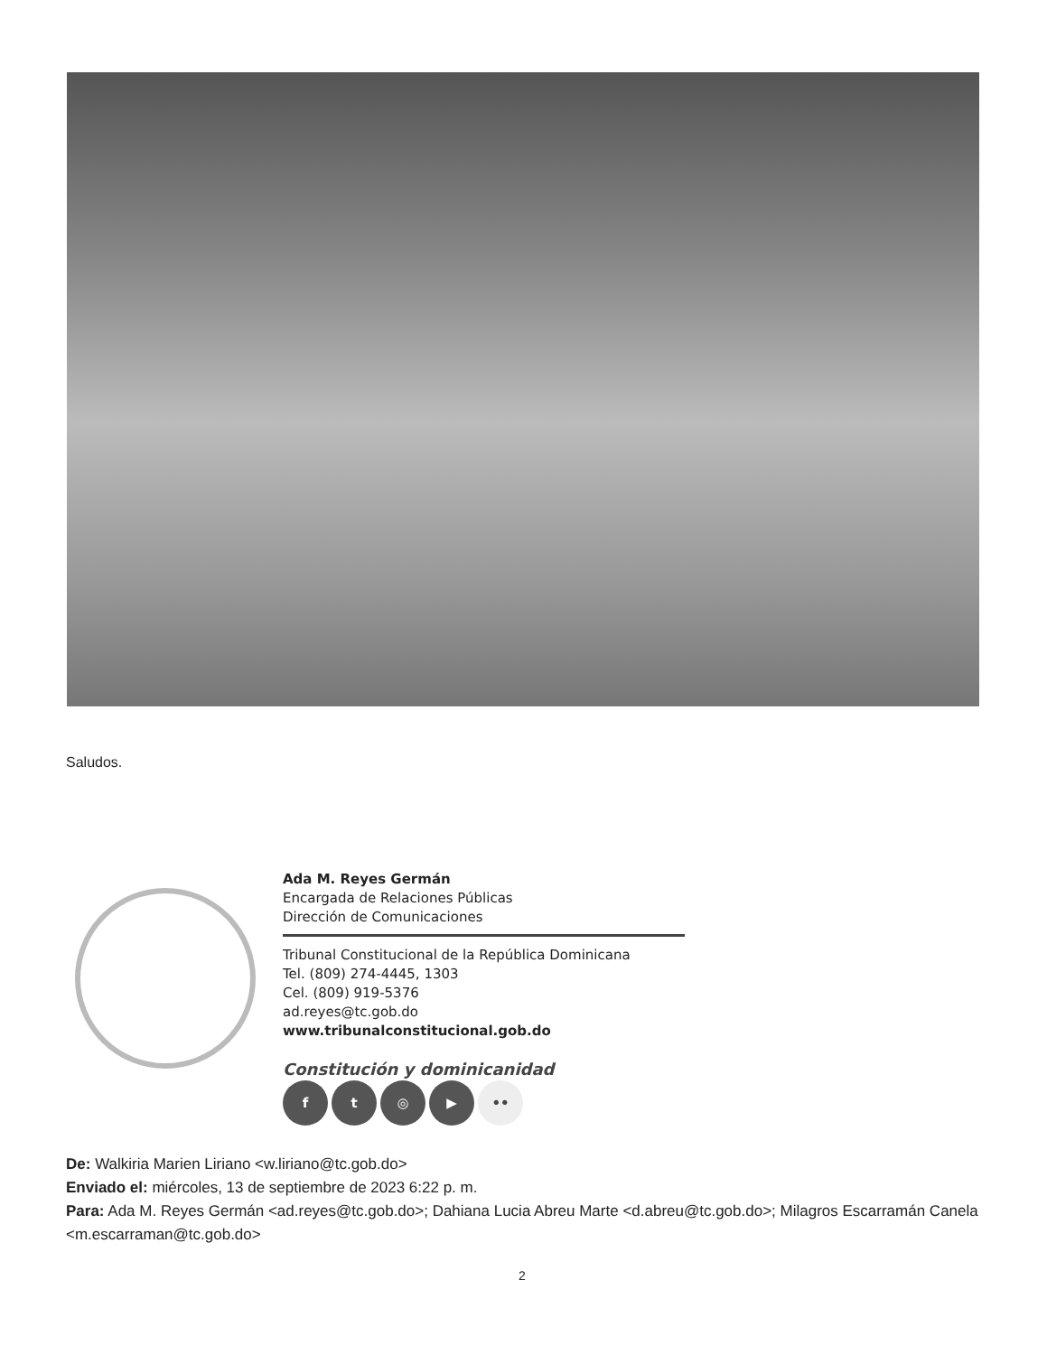Saludos.
Ada M. Reyes Germán
Encargada de Relaciones Públicas
Dirección de Comunicaciones
Tribunal Constitucional de la República Dominicana
Tel. (809) 274-4445, 1303
Cel. (809) 919-5376
ad.reyes@tc.gob.do
www.tribunalconstitucional.gob.do
Constitución y dominicanidad
ft ◎ ▶ ••
De: Walkiria Marien Liriano <w.liriano@tc.gob.do>
Enviado el: miércoles, 13 de septiembre de 2023 6:22 p. m.
Para: Ada M. Reyes Germán <ad.reyes@tc.gob.do>; Dahiana Lucia Abreu Marte <d.abreu@tc.gob.do>; Milagros Escarramán Canela <m.escarraman@tc.gob.do>
2